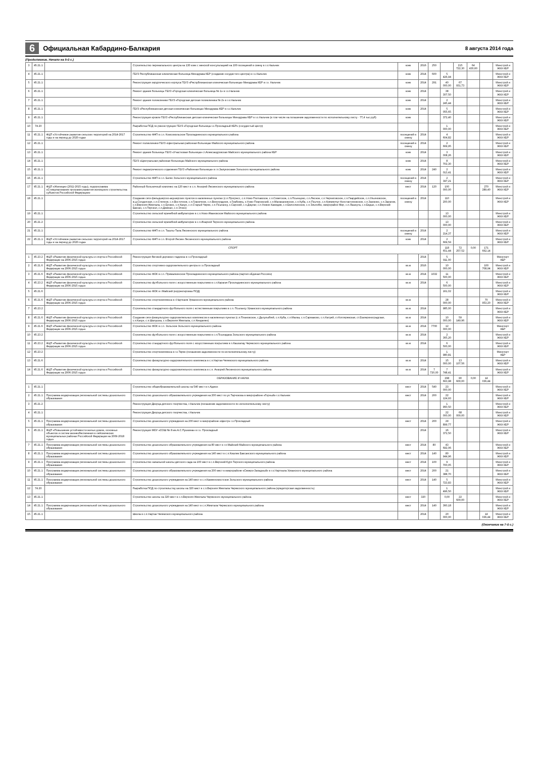6 Официальная Кабардино-Балкария 8 августа 2014 года
(Продолжение. Начало на 5-й с.)
| 3 | 45.21.1 | | Строительство перинатального центра на 130 коек с женской консультацией на 100 посещений в смену в г.о.Нальчик | коек | 2016 | 250 | | 215 722,30 | 64 430,60 | | Минстрой и ЖКХ КБР |
| 4 | 45.21.1 | | ГБУЗ Республиканская клиническая больница Минздрава КБР (создание сосудистого центра) в г.о.Нальчик | коек | 2014 | 600 | 5 426,94 | | | | Минстрой и ЖКХ КБР |
| 5 | 45.21.1 | | Реконструкция хирургического корпуса ГБУЗ «Республиканская клиническая больница» Минздрава КБР в г.о. Нальчик | коек | 2014 | 291 | 40 000,00 | 67 931,73 | | | Минстрой и ЖКХ КБР |
| 6 | 45.21.1 | | Ремонт здания больницы ГБУЗ «Городская клиническая больница № 1» в г.о.Нальчик | коек | 2014 | | 38 307,50 | | | | Минстрой и ЖКХ КБР |
| 7 | 45.21.1 | | Ремонт здания поликлиники ГБУЗ «Городская детская поликлиника № 2» в г.о.Нальчик | коек | 2014 | | 2 245,44 | | | | Минстрой и ЖКХ КБР |
| 8 | 45.21.1 | | ГБУЗ «Республиканская детская клиническая больница» Минздрава КБР в г.о.Нальчик | коек | 2014 | | 5 055,65 | | | | Минстрой и ЖКХ КБР |
| 9 | 45.21.1 | | Реконструкция кровли ГБУЗ «Республиканская детская клиническая больница» Минздрава КБР в г.о.Нальчик (в том числе на погашение задолженности по исполнительному листу - 77,4 тыс.руб) | коек | | | 372,40 | | | | Минстрой и ЖКХ КБР |
| 10 | 74.20 | | Разработка ПСД по реконструкции ГБУЗ «Городская больница г.о.Прохладный КБР» (сосудистый центр) | | | | 1 000,00 | | | | Минстрой и ЖКХ КБР |
| 11 | 45.21.1 | ФЦП «Устойчивое развитие сельских территорий на 2014-2017 годы и на период до 2020 года» | Строительство ФАП в с.п. Комсомольское Прохладненского муниципального района | посещений в смену | 2014 | | 4 604,82 | | | | Минстрой и ЖКХ КБР |
| 12 | 45.21.1 | | Ремонт поликлиники ГБУЗ «Центральная районная больница» Майского муниципального района | посещений в смену | 2014 | | 2 669,95 | | | | Минстрой и ЖКХ КБР |
| 13 | 45.21.1 | | Ремонт здания больницы ГБУЗ «Участковая больница» ст.Александровская Майского муниципального района КБР | коек | 2014 | | 3 008,26 | | | | Минстрой и ЖКХ КБР |
| 14 | 45.21.1 | | ГБУЗ «Центральная районная больница» Майского муниципального района | коек | 2014 | | 8 702,30 | | | | Минстрой и ЖКХ КБР |
| 15 | 45.21.1 | | Ремонт педиатрического отделения ГБУЗ «Районная больница» в г.п.Залукокоаже Зольского муниципального района | коек | 2014 | 240 | 2 013,41 | | | | Минстрой и ЖКХ КБР |
| 16 | 45.21.1 | | Строительство ФАП в с.п. Батех Зольского муниципального района | посещений в смену | 2014 | | 2 397,21 | | | | Минстрой и ЖКХ КБР |
| 17 | 45.21.1 | ФЦП «Жилище» (2011-2015 годы), подпрограмма «Стимулирование программ развития жилищного строительства субъектов Российской Федерации» | Районный больничный комплекс на 120 мест в с.п. Анзорей Лескенского муниципального района | мест | 2014 | 120 | 100 000,00 | | | 270 289,40 | Минстрой и ЖКХ КБР |
| 18 | 45.21.1 | | Создание сети фельдшерско-акушерских пунктов в населенных пунктах (с.п.Прогресс, с.п.Ново-Полтавское, с.п.Советское, с.п.Псынщоко, с.п.Лесное, с.п.Черниговское, с.п.Гвардейское, с.п.Ульяновское, ж.д.Солдатская, с.п.Степное, с.п.Восточное, с.п.Граничное, с.п.Виноградное, х.Грабовец, х.Ново-Покровский, с.п.Малакановское, с.п.Куба, с.п.Псычох, с.п.Кременчуг-Константиновское, с.п.Заюково, с.п.Зарагиж, с.п.Верхняя Жемтала, с.п.Ерокко, с.п.Кахун, с.п.Старый Черек, с.п.Псыгансу, х.Сарский, с.п.Джулат, с.п.Новое Хамидие, с.п.Белоглинское, с.п.Эльтюбю, микрорайон Мир, с.п.Лашкута, с.п.Бедык, с.п.Верхний Баксан, с.п.Терскол, с.п.Дженал, с.п.Этоко) | посещений в смену | 2014 | | 110 200,00 | | | | Минстрой и ЖКХ КБР |
| 19 | 45.21.1 | | Строительство сельской врачебной амбулатории в с.п.Ново-Ивановское Майского муниципального района | | | | 13 000,00 | | | | Минстрой и ЖКХ КБР |
| 20 | 45.21.2 | | Строительство сельской врачебной амбулатории в с.п.Инаркой Терского муниципального района | | | | 13 000,00 | | | | Минстрой и ЖКХ КБР |
| 21 | 45.21.1 | | Строительство ФАП в с.п. Ташлы-Тала Лескенского муниципального района | посещений в смену | 2014 | | 2 214,37 | | | | Минстрой и ЖКХ КБР |
| 22 | 45.21.1 | ФЦП «Устойчивое развитие сельских территорий на 2014-2017 годы и на период до 2020 года» | Строительство ФАП в с.п. Второй Лескен Лескенского муниципального района | коек | 2014 | | 2 669,59 | | | | Минстрой и ЖКХ КБР |
| СПОРТ | | | | | | | 118 651,44 | 72 257,52 | 0,00 | 171 662,14 | |
| 1 | 45.23.2 | ФЦП «Развитие физической культуры и спорта в Российской Федерации на 2006-2015 годы» | Реконструкция беговой дорожки стадиона в г.о.Прохладный | | 2014 | | 5 911,00 | | | | Минспорт КБР |
| 2 | 45.21.6 | ФЦП «Развитие физической культуры и спорта в Российской Федерации на 2006-2015 годы» | Строительство спортивно-оздоровительного центра в г.о.Прохладный | кв.м | 2016 | | 10 000,00 | | | 100 708,94 | Минстрой и ЖКХ КБР |
| 3 | 45.21.6 | ФЦП «Развитие физической культуры и спорта в Российской Федерации на 2006-2015 годы» | Строительство ФОК в с.п. Прималкинское Прохладненского муниципального района (партия «Единая Россия») | кв.м | 2014 | 1032 | 11 500,00 | | | | Минстрой и ЖКХ КБР |
| 4 | 45.23.2 | ФЦП «Развитие физической культуры и спорта в Российской Федерации на 2006-2015 годы» | Строительство футбольного поля с искусственным покрытием в с.п.Карагач Прохладненского муниципального района | кв.м | 2014 | | 6 500,00 | | | | Минстрой и ЖКХ КБР |
| 5 | 45.21.6 | | Строительство ФОК в г.Майский (корректировка ПСД) | | | | 161,02 | | | | Минстрой и ЖКХ КБР |
| 6 | 45.21.6 | ФЦП «Развитие физической культуры и спорта в Российской Федерации на 2006-2015 годы» | Строительство спорткомплекса в г.Нарткале Урванского муниципального района | кв.м | | | 28 000,00 | | | 70 953,20 | Минстрой и ЖКХ КБР |
| 7 | 45.23.2 | | Строительство стандартного футбольного поля с естественным покрытием в с.п. Псыгансу Урванского муниципального района | кв.м | 2014 | | 985,00 | | | | Минстрой и ЖКХ КБР |
| 8 | 45.21.6 | ФЦП «Развитие физической культуры и спорта в Российской Федерации на 2006-2015 годы» | Создание сети физкультурно-оздоровительных комплексов в населенных пунктах (с.п.Плановское, с.Дыгулыбгей, с.п.Куба, с.п.Малка, с.п.Сармаково, с.п.Хатуей, ст.Котляревская, ст.Екатериноградская, с.п.Кахун, с.п.Шалушка, с.п.Верхняя Жемтала, с.п.Кенделен) | кв.м | 2014 | | 10 000,00 | 59 149,96 | | | Минстрой и ЖКХ КБР |
| 9 | 45.21.6 | ФЦП «Развитие физической культуры и спорта в Российской Федерации на 2006-2015 годы» | Строительство ФОК в с.п. Зольское Зольского муниципального района | кв.м | 2014 | 7700 | 12 000,00 | | | | Минспорт КБР |
| 10 | 45.23.2 | | Строительство футбольного поля с искусственным покрытием в с.п.Псынадаха Зольского муниципального района | кв.м | 2014 | | 2 365,20 | | | | Минстрой и ЖКХ КБР |
| 11 | 45.23.2 | ФЦП «Развитие физической культуры и спорта в Российской Федерации на 2006-2015 годы» | Строительство стандартного футбольного поля с искусственным покрытием в п.Кашхатау Черекского муниципального района | кв.м | 2014 | | 6 500,00 | | | | Минстрой и ЖКХ КБР |
| 12 | 45.23.2 | | Строительство спорткомплекса в г.о.Терек (погашение задолженности по исполнительному листу) | | | | 1 980,81 | | | | Минспорт КБР |
| 13 | 45.21.6 | | Строительство физкультурно-оздоровительного комплекса в с.п.Нартан Чегемского муниципального района | кв.м | 2014 | | 15 000,00 | 13 107,56 | | | Минстрой и ЖКХ КБР |
| 14 | 45.21.6 | ФЦП «Развитие физической культуры и спорта в Российской Федерации на 2006-2015 годы» | Строительство физкультурно-оздоровительного комплекса в с.п. Анзорей Лескенского муниципального района | кв.м | 2014 | 7 720,00 | 7 748,41 | | | | Минстрой и ЖКХ КБР |
| ОБРАЗОВАНИЕ И НАУКА | | | | | | | 298 663,98 | 90 600,00 | 0,00 | 14 036,44 | |
| 1 | 45.21.1 | | Строительство общеобразовательной школы на 540 мест в п.Адиюх | мест | 2014 | 540 | 23 000,00 | | | | Минстрой и ЖКХ КБР |
| 2 | 45.21.1 | Программа модернизации региональной системы дошкольного образования | Строительство дошкольного образовательного учреждения на 200 мест по ул.Тарчокова в микрорайоне «Горный» г.о.Нальчик | мест | 2014 | 200 | 22 124,93 | | | | Минстрой и ЖКХ КБР |
| 3 | 45.21.2 | | Реконструкция Дворца детского творчества, г.Нальчик (погашение задолженности по исполнительному листу) | | | | 1 960,50 | | | | Минстрой и ЖКХ КБР |
| 4 | 45.21.1 | | Реконструкция Дворца детского творчества, г.Нальчик | | | | 22 000,00 | 68 000,00 | | | Минстрой и ЖКХ КБР |
| 5 | 45.21.1 | Программа модернизации региональной системы дошкольного образования | Строительство дошкольного учреждения на 200 мест в микрорайоне «Центр» г.о.Прохладный | мест | 2014 | 200 | 29 899,77 | | | | Минстрой и ЖКХ КБР |
| 6 | 45.21.1 | ФЦП «Повышение устойчивости жилых домов, основных объектов и систем жизнеобеспечения в сейсмических муниципальных районах Российской Федерации на 2009-2018 годы» | Реконструкция МОУ «СОШ № 8 им.А.С.Пушкина» в г.о. Прохладный | | 2014 | | 16 372,50 | | | | Минстрой и ЖКХ КБР |
| 7 | 45.21.1 | Программа модернизации региональной системы дошкольного образования | Строительство дошкольного образовательного учреждения на 80 мест в г.п.Майский Майского муниципального района | мест | 2014 | 80 | 43 692,06 | | | | Минстрой и ЖКХ КБР |
| 8 | 45.21.1 | Программа модернизации региональной системы дошкольного образования | Строительство дошкольного образовательного учреждения на 140 мест в с.п.Кишпек Баксанского муниципального района | мест | 2014 | 140 | 80 944,96 | | | | Минстрой и ЖКХ КБР |
| 9 | 45.21.1 | Программа модернизации региональной системы дошкольного образования | Строительство начальной школы-детского сада на 100 мест в с.п.Верхний Курп Терского муниципального района | мест | 2014 | 100 | 9 700,05 | | | | Минстрой и ЖКХ КБР |
| 10 | 45.21.1 | Программа модернизации региональной системы дошкольного образования | Строительство дошкольного образовательного учреждения на 200 мест в микрорайоне «Северо-Западный» в г.о.Нарткала Урванского муниципального района | мест | 2014 | 200 | 21 388,70 | | | | Минстрой и ЖКХ КБР |
| 11 | 45.21.1 | Программа модернизации региональной системы дошкольного образования | Строительство дошкольного учреждения на 140 мест в с.п.Каменномостское Зольского муниципального района | мест | 2014 | 140 | 5 723,83 | | | | Минстрой и ЖКХ КБР |
| 12 | 74.20 | | Разработка ПСД по строительству школы на 320 мест в с.п.Верхняя Жемтала Черекского муниципального района (кредиторская задолженность) | | | | 1 496,50 | | | | Минстрой и ЖКХ КБР |
| 13 | 45.21.1 | | Строительство школы на 320 мест в с.п.Верхняя Жемтала Черекского муниципального района | мест | 320 | | 0,00 | 22 600,00 | | | Минстрой и ЖКХ КБР |
| 14 | 45.21.1 | Программа модернизации региональной системы дошкольного образования | Строительство дошкольного учреждения на 140 мест в с.п.Жемтала Черекского муниципального района | мест | 2014 | 140 | 360,18 | | | | Минстрой и ЖКХ КБР |
| 15 | 45.21.1 | | Школа в с.п.Нартан Чегемского муниципального района | | 2014 | | 20 000,00 | | | 14 036,44 | Минстрой и ЖКХ КБР |
(Окончание на 7-й с.)